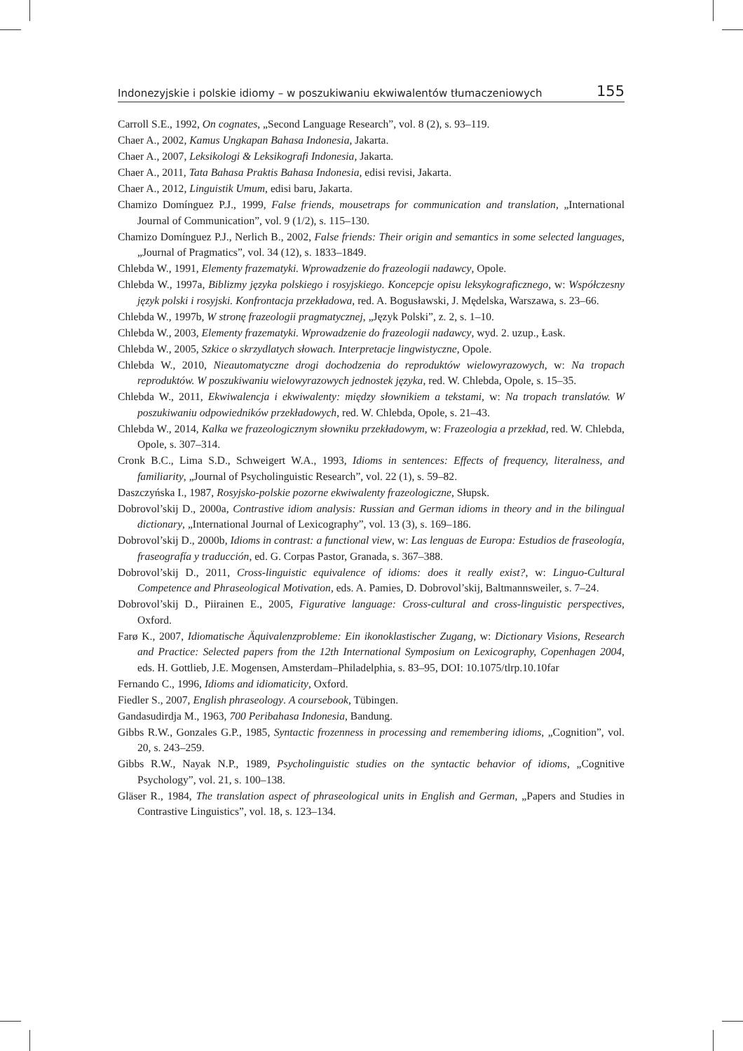Indonezyjskie i polskie idiomy – w poszukiwaniu ekwiwalentów tłumaczeniowych 155
Carroll S.E., 1992, On cognates, „Second Language Research”, vol. 8 (2), s. 93–119.
Chaer A., 2002, Kamus Ungkapan Bahasa Indonesia, Jakarta.
Chaer A., 2007, Leksikologi & Leksikografi Indonesia, Jakarta.
Chaer A., 2011, Tata Bahasa Praktis Bahasa Indonesia, edisi revisi, Jakarta.
Chaer A., 2012, Linguistik Umum, edisi baru, Jakarta.
Chamizo Domínguez P.J., 1999, False friends, mousetraps for communication and translation, „International Journal of Communication”, vol. 9 (1/2), s. 115–130.
Chamizo Domínguez P.J., Nerlich B., 2002, False friends: Their origin and semantics in some selected languages, „Journal of Pragmatics”, vol. 34 (12), s. 1833–1849.
Chlebda W., 1991, Elementy frazematyki. Wprowadzenie do frazeologii nadawcy, Opole.
Chlebda W., 1997a, Biblizmy języka polskiego i rosyjskiego. Koncepcje opisu leksykograficznego, w: Współczesny język polski i rosyjski. Konfrontacja przekładowa, red. A. Bogusławski, J. Mędelska, Warszawa, s. 23–66.
Chlebda W., 1997b, W stronę frazeologii pragmatycznej, „Język Polski”, z. 2, s. 1–10.
Chlebda W., 2003, Elementy frazematyki. Wprowadzenie do frazeologii nadawcy, wyd. 2. uzup., Łask.
Chlebda W., 2005, Szkice o skrzydlatych słowach. Interpretacje lingwistyczne, Opole.
Chlebda W., 2010, Nieautomatyczne drogi dochodzenia do reproduktów wielowyrazowych, w: Na tropach reproduktów. W poszukiwaniu wielowyrazowych jednostek języka, red. W. Chlebda, Opole, s. 15–35.
Chlebda W., 2011, Ekwiwalencja i ekwiwalenty: między słownikiem a tekstami, w: Na tropach translatów. W poszukiwaniu odpowiedników przekładowych, red. W. Chlebda, Opole, s. 21–43.
Chlebda W., 2014, Kalka we frazeologicznym słowniku przekładowym, w: Frazeologia a przekład, red. W. Chlebda, Opole, s. 307–314.
Cronk B.C., Lima S.D., Schweigert W.A., 1993, Idioms in sentences: Effects of frequency, literalness, and familiarity, „Journal of Psycholinguistic Research”, vol. 22 (1), s. 59–82.
Daszczyńska I., 1987, Rosyjsko-polskie pozorne ekwiwalenty frazeologiczne, Słupsk.
Dobrovol’skij D., 2000a, Contrastive idiom analysis: Russian and German idioms in theory and in the bilingual dictionary, „International Journal of Lexicography”, vol. 13 (3), s. 169–186.
Dobrovol’skij D., 2000b, Idioms in contrast: a functional view, w: Las lenguas de Europa: Estudios de fraseología, fraseografía y traducción, ed. G. Corpas Pastor, Granada, s. 367–388.
Dobrovol’skij D., 2011, Cross-linguistic equivalence of idioms: does it really exist?, w: Linguo-Cultural Competence and Phraseological Motivation, eds. A. Pamies, D. Dobrovol’skij, Baltmannsweiler, s. 7–24.
Dobrovol’skij D., Piirainen E., 2005, Figurative language: Cross-cultural and cross-linguistic perspectives, Oxford.
Farø K., 2007, Idiomatische Äquivalenzprobleme: Ein ikonoklastischer Zugang, w: Dictionary Visions, Research and Practice: Selected papers from the 12th International Symposium on Lexicography, Copenhagen 2004, eds. H. Gottlieb, J.E. Mogensen, Amsterdam–Philadelphia, s. 83–95, DOI: 10.1075/tlrp.10.10far
Fernando C., 1996, Idioms and idiomaticity, Oxford.
Fiedler S., 2007, English phraseology. A coursebook, Tübingen.
Gandasudirdja M., 1963, 700 Peribahasa Indonesia, Bandung.
Gibbs R.W., Gonzales G.P., 1985, Syntactic frozenness in processing and remembering idioms, „Cognition”, vol. 20, s. 243–259.
Gibbs R.W., Nayak N.P., 1989, Psycholinguistic studies on the syntactic behavior of idioms, „Cognitive Psychology”, vol. 21, s. 100–138.
Gläser R., 1984, The translation aspect of phraseological units in English and German, „Papers and Studies in Contrastive Linguistics”, vol. 18, s. 123–134.